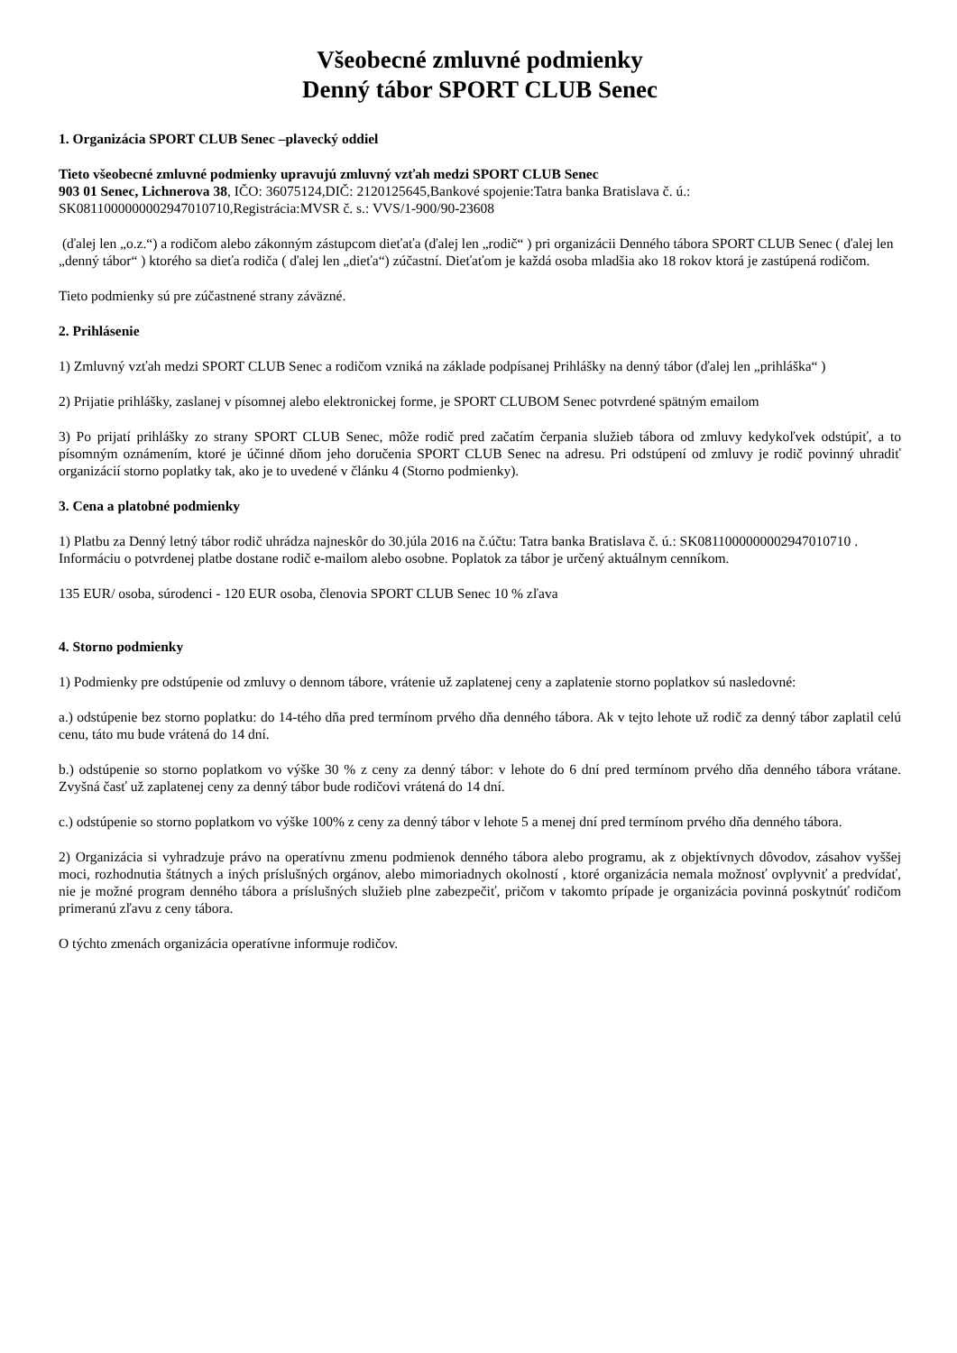Všeobecné zmluvné podmienky
Denný tábor SPORT CLUB Senec
1. Organizácia SPORT CLUB Senec –plavecký oddiel
Tieto všeobecné zmluvné podmienky upravujú zmluvný vzťah medzi SPORT CLUB Senec
903 01 Senec, Lichnerova 38, IČO: 36075124,DIČ: 2120125645,Bankové spojenie:Tatra banka Bratislava č. ú.: SK0811000000002947010710,Registrácia:MVSR č. s.: VVS/1-900/90-23608
(ďalej len „o.z.“) a rodičom alebo zákonným zástupcom dieťaťa (ďalej len „rodič“ ) pri organizácii Denného tábora SPORT CLUB Senec ( ďalej len „denný tábor“ ) ktorého sa dieťa rodiča ( ďalej len „dieťa“) zúčastní. Dieťaťom je každá osoba mladšia ako 18 rokov ktorá je zastúpená rodičom.
Tieto podmienky sú pre zúčastnené strany záväzné.
2. Prihlásenie
1) Zmluvný vzťah medzi SPORT CLUB Senec a rodičom vzniká na základe podpísanej Prihlášky na denný tábor (ďalej len „prihláška“ )
2) Prijatie prihlášky, zaslanej v písomnej alebo elektronickej forme, je SPORT CLUBOM Senec potvrdené spätným emailom
3) Po prijatí prihlášky zo strany SPORT CLUB Senec, môže rodič pred začatím čerpania služieb tábora od zmluvy kedykoľvek odstúpiť, a to písomným oznámením, ktoré je účinné dňom jeho doručenia SPORT CLUB Senec na adresu. Pri odstúpení od zmluvy je rodič povinný uhradiť organizácií storno poplatky tak, ako je to uvedené v článku 4 (Storno podmienky).
3. Cena a platobné podmienky
1) Platbu za Denný letný tábor rodič uhrádza najneskôr do 30.júla 2016 na č.účtu: Tatra banka Bratislava č. ú.: SK0811000000002947010710 . Informáciu o potvrdenej platbe dostane rodič e-mailom alebo osobne. Poplatok za tábor je určený aktuálnym cenníkom.
135 EUR/ osoba, súrodenci - 120 EUR osoba, členovia SPORT CLUB Senec 10 % zľava
4. Storno podmienky
1) Podmienky pre odstúpenie od zmluvy o dennom tábore, vrátenie už zaplatenej ceny a zaplatenie storno poplatkov sú nasledovné:
a.) odstúpenie bez storno poplatku: do 14-tého dňa pred termínom prvého dňa denného tábora. Ak v tejto lehote už rodič za denný tábor zaplatil celú cenu, táto mu bude vrátená do 14 dní.
b.) odstúpenie so storno poplatkom vo výške 30 % z ceny za denný tábor: v lehote do 6 dní pred termínom prvého dňa denného tábora vrátane. Zvyšná časť už zaplatenej ceny za denný tábor bude rodičovi vrátená do 14 dní.
c.) odstúpenie so storno poplatkom vo výške 100% z ceny za denný tábor v lehote 5 a menej dní pred termínom prvého dňa denného tábora.
2) Organizácia si vyhradzuje právo na operatívnu zmenu podmienok denného tábora alebo programu, ak z objektívnych dôvodov, zásahov vyššej moci, rozhodnutia štátnych a iných príslušných orgánov, alebo mimoriadnych okolností , ktoré organizácia nemala možnosť ovplyvniť a predvídať, nie je možné program denného tábora a príslušných služieb plne zabezpečiť, pričom v takomto prípade je organizácia povinná poskytnúť rodičom primeranú zľavu z ceny tábora.
O týchto zmenách organizácia operatívne informuje rodičov.